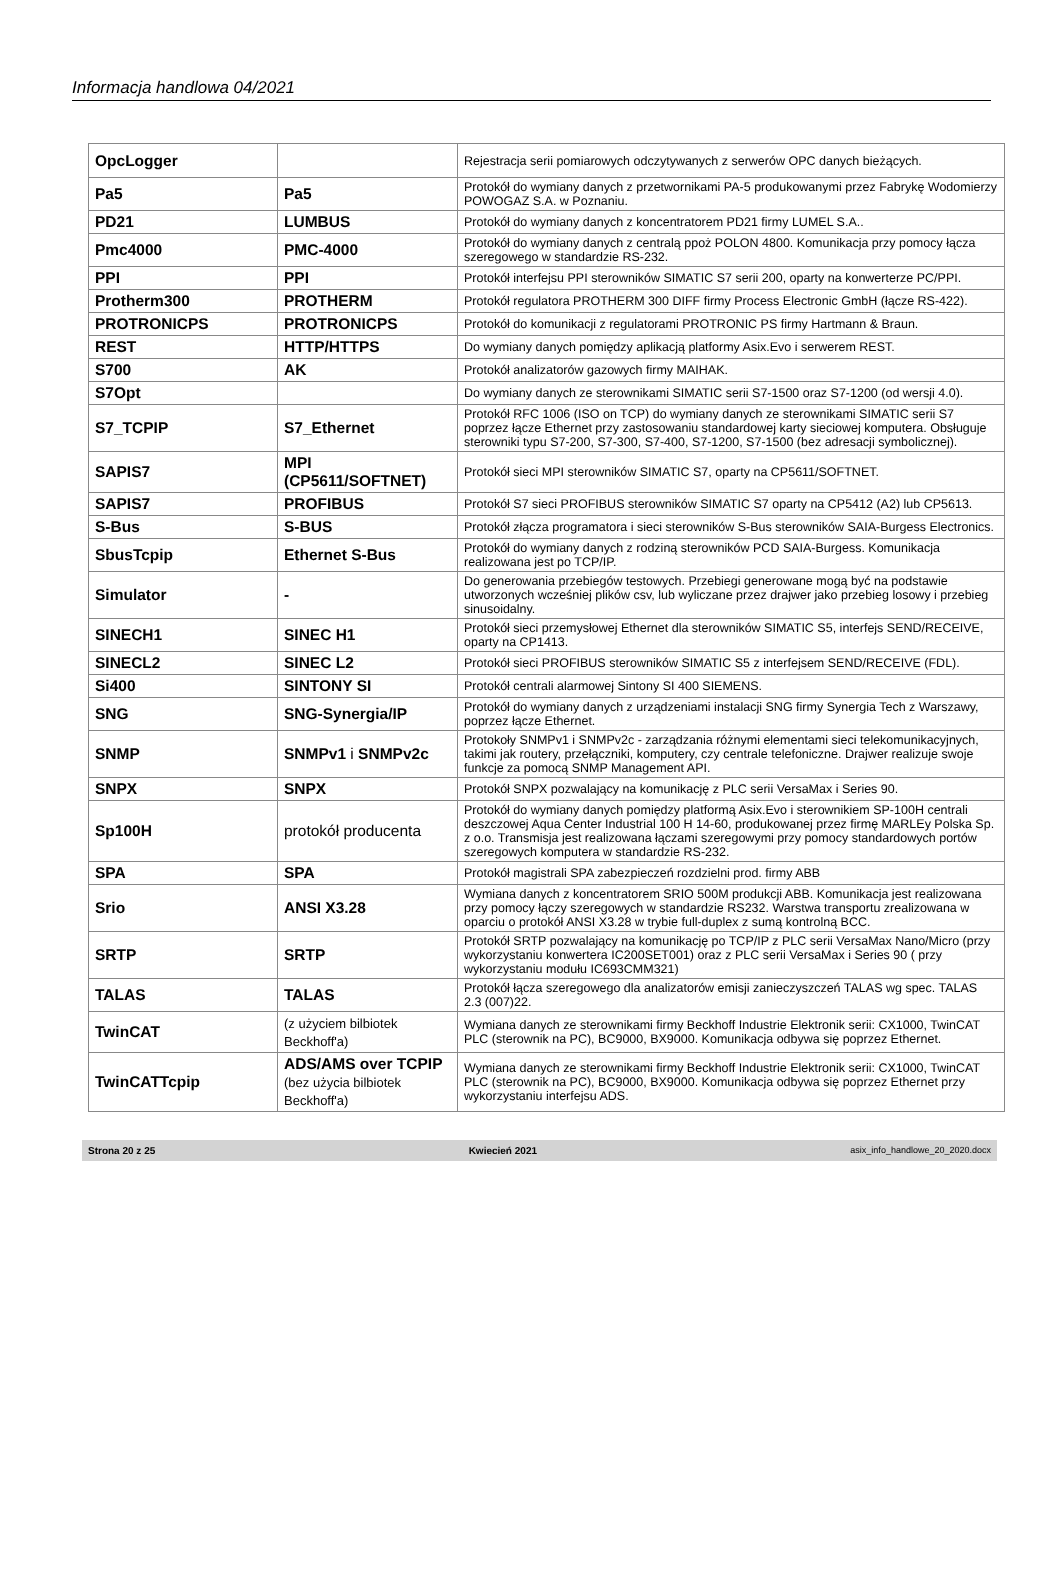Informacja handlowa 04/2021
| OpcLogger | | Rejestracja serii pomiarowych odczytywanych z serwerów OPC danych bieżących. |
| Pa5 | Pa5 | Protokół do wymiany danych z przetwornikami PA-5 produkowanymi przez Fabrykę Wodomierzy POWOGAZ S.A. w Poznaniu. |
| PD21 | LUMBUS | Protokół do wymiany danych z koncentratorem PD21 firmy LUMEL S.A.. |
| Pmc4000 | PMC-4000 | Protokół do wymiany danych z centralą ppoż POLON 4800. Komunikacja przy pomocy łącza szeregowego w standardzie RS-232. |
| PPI | PPI | Protokół interfejsu PPI sterowników SIMATIC S7 serii 200, oparty na konwerterze PC/PPI. |
| Protherm300 | PROTHERM | Protokół regulatora PROTHERM 300 DIFF firmy Process Electronic GmbH (łącze RS-422). |
| PROTRONICPS | PROTRONICPS | Protokół do komunikacji z regulatorami PROTRONIC PS firmy Hartmann & Braun. |
| REST | HTTP/HTTPS | Do wymiany danych pomiędzy aplikacją platformy Asix.Evo i serwerem REST. |
| S700 | AK | Protokół analizatorów gazowych firmy MAIHAK. |
| S7Opt | | Do wymiany danych ze sterownikami SIMATIC serii S7-1500 oraz S7-1200 (od wersji 4.0). |
| S7_TCPIP | S7_Ethernet | Protokół RFC 1006 (ISO on TCP) do wymiany danych ze sterownikami SIMATIC serii S7 poprzez łącze Ethernet przy zastosowaniu standardowej karty sieciowej komputera. Obsługuje sterowniki typu S7-200, S7-300, S7-400, S7-1200, S7-1500 (bez adresacji symbolicznej). |
| SAPIS7 | MPI (CP5611/SOFTNET) | Protokół sieci MPI sterowników SIMATIC S7, oparty na CP5611/SOFTNET. |
| SAPIS7 | PROFIBUS | Protokół S7 sieci PROFIBUS sterowników SIMATIC S7 oparty na CP5412 (A2) lub CP5613. |
| S-Bus | S-BUS | Protokół złącza programatora i sieci sterowników S-Bus sterowników SAIA-Burgess Electronics. |
| SbusTcpip | Ethernet S-Bus | Protokół do wymiany danych z rodziną sterowników PCD SAIA-Burgess. Komunikacja realizowana jest po TCP/IP. |
| Simulator | - | Do generowania przebiegów testowych. Przebiegi generowane mogą być na podstawie utworzonych wcześniej plików csv, lub wyliczane przez drajwer jako przebieg losowy i przebieg sinusoidalny. |
| SINECH1 | SINEC H1 | Protokół sieci przemysłowej Ethernet dla sterowników SIMATIC S5, interfejs SEND/RECEIVE, oparty na CP1413. |
| SINECL2 | SINEC L2 | Protokół sieci PROFIBUS sterowników SIMATIC S5 z interfejsem SEND/RECEIVE (FDL). |
| Si400 | SINTONY SI | Protokół centrali alarmowej Sintony SI 400 SIEMENS. |
| SNG | SNG-Synergia/IP | Protokół do wymiany danych z urządzeniami instalacji SNG firmy Synergia Tech z Warszawy, poprzez łącze Ethernet. |
| SNMP | SNMPv1 i SNMPv2c | Protokoły SNMPv1 i SNMPv2c - zarządzania różnymi elementami sieci telekomunikacyjnych, takimi jak routery, przełączniki, komputery, czy centrale telefoniczne. Drajwer realizuje swoje funkcje za pomocą SNMP Management API. |
| SNPX | SNPX | Protokół SNPX pozwalający na komunikację z PLC serii VersaMax i Series 90. |
| Sp100H | protokół producenta | Protokół do wymiany danych pomiędzy platformą Asix.Evo i sterownikiem SP-100H centrali deszczowej Aqua Center Industrial 100 H 14-60, produkowanej przez firmę MARLEy Polska Sp. z o.o. Transmisja jest realizowana łączami szeregowymi przy pomocy standardowych portów szeregowych komputera w standardzie RS-232. |
| SPA | SPA | Protokół magistrali SPA zabezpieczeń rozdzielni prod. firmy ABB |
| Srio | ANSI X3.28 | Wymiana danych z koncentratorem SRIO 500M produkcji ABB. Komunikacja jest realizowana przy pomocy łączy szeregowych w standardzie RS232. Warstwa transportu zrealizowana w oparciu o protokół ANSI X3.28 w trybie full-duplex z sumą kontrolną BCC. |
| SRTP | SRTP | Protokół SRTP pozwalający na komunikację po TCP/IP z PLC serii VersaMax Nano/Micro (przy wykorzystaniu konwertera IC200SET001) oraz z PLC serii VersaMax i Series 90 ( przy wykorzystaniu modułu IC693CMM321) |
| TALAS | TALAS | Protokół łącza szeregowego dla analizatorów emisji zanieczyszczeń TALAS wg spec. TALAS 2.3 (007)22. |
| TwinCAT | (z użyciem bilbiotek Beckhoff'a) | Wymiana danych ze sterownikami firmy Beckhoff Industrie Elektronik serii: CX1000, TwinCAT PLC (sterownik na PC), BC9000, BX9000. Komunikacja odbywa się poprzez Ethernet. |
| TwinCATTcpip | ADS/AMS over TCPIP (bez użycia bilbiotek Beckhoff'a) | Wymiana danych ze sterownikami firmy Beckhoff Industrie Elektronik serii: CX1000, TwinCAT PLC (sterownik na PC), BC9000, BX9000. Komunikacja odbywa się poprzez Ethernet przy wykorzystaniu interfejsu ADS. |
Strona 20 z 25 Kwiecień 2021 asix_info_handlowe_20_2020.docx